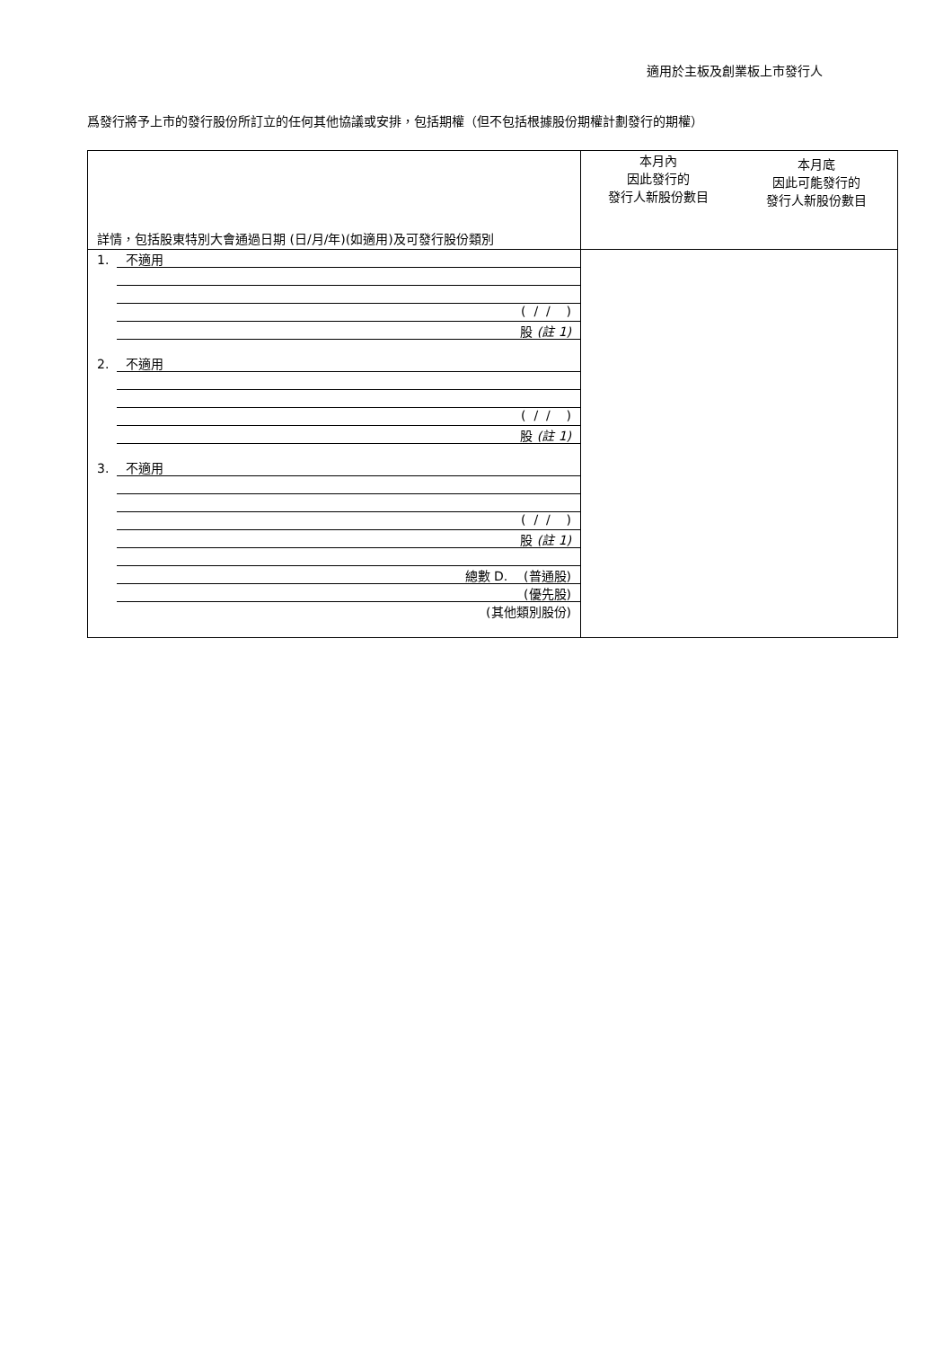適用於主板及創業板上市發行人
爲發行將予上市的發行股份所訂立的任何其他協議或安排，包括期權（但不包括根據股份期權計劃發行的期權）
| 詳情，包括股東特別大會通過日期 (日/月/年)(如適用)及可發行股份類別 | 本月內 因此發行的 發行人新股份數目 | 本月底 因此可能發行的 發行人新股份數目 |
| 1. 不適用 ( / / ) 股 (註 1) 2. 不適用 ( / / ) 股 (註 1) 3. 不適用 ( / / ) 股 (註 1) 總數 D. (普通股) (優先股) (其他類別股份) | | |